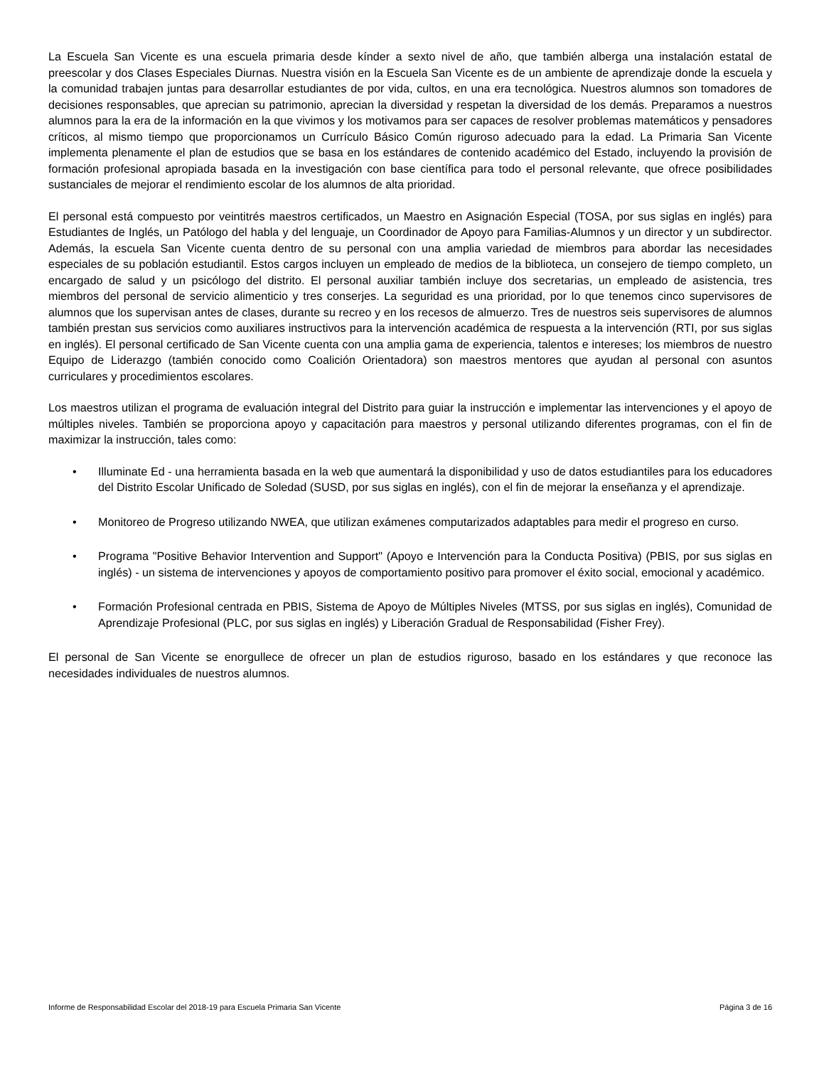La Escuela San Vicente es una escuela primaria desde kínder a sexto nivel de año, que también alberga una instalación estatal de preescolar y dos Clases Especiales Diurnas. Nuestra visión en la Escuela San Vicente es de un ambiente de aprendizaje donde la escuela y la comunidad trabajen juntas para desarrollar estudiantes de por vida, cultos, en una era tecnológica. Nuestros alumnos son tomadores de decisiones responsables, que aprecian su patrimonio, aprecian la diversidad y respetan la diversidad de los demás. Preparamos a nuestros alumnos para la era de la información en la que vivimos y los motivamos para ser capaces de resolver problemas matemáticos y pensadores críticos, al mismo tiempo que proporcionamos un Currículo Básico Común riguroso adecuado para la edad. La Primaria San Vicente implementa plenamente el plan de estudios que se basa en los estándares de contenido académico del Estado, incluyendo la provisión de formación profesional apropiada basada en la investigación con base científica para todo el personal relevante, que ofrece posibilidades sustanciales de mejorar el rendimiento escolar de los alumnos de alta prioridad.
El personal está compuesto por veintitrés maestros certificados, un Maestro en Asignación Especial (TOSA, por sus siglas en inglés) para Estudiantes de Inglés, un Patólogo del habla y del lenguaje, un Coordinador de Apoyo para Familias-Alumnos y un director y un subdirector. Además, la escuela San Vicente cuenta dentro de su personal con una amplia variedad de miembros para abordar las necesidades especiales de su población estudiantil. Estos cargos incluyen un empleado de medios de la biblioteca, un consejero de tiempo completo, un encargado de salud y un psicólogo del distrito. El personal auxiliar también incluye dos secretarias, un empleado de asistencia, tres miembros del personal de servicio alimenticio y tres conserjes. La seguridad es una prioridad, por lo que tenemos cinco supervisores de alumnos que los supervisan antes de clases, durante su recreo y en los recesos de almuerzo. Tres de nuestros seis supervisores de alumnos también prestan sus servicios como auxiliares instructivos para la intervención académica de respuesta a la intervención (RTI, por sus siglas en inglés). El personal certificado de San Vicente cuenta con una amplia gama de experiencia, talentos e intereses; los miembros de nuestro Equipo de Liderazgo (también conocido como Coalición Orientadora) son maestros mentores que ayudan al personal con asuntos curriculares y procedimientos escolares.
Los maestros utilizan el programa de evaluación integral del Distrito para guiar la instrucción e implementar las intervenciones y el apoyo de múltiples niveles. También se proporciona apoyo y capacitación para maestros y personal utilizando diferentes programas, con el fin de maximizar la instrucción, tales como:
• Illuminate Ed - una herramienta basada en la web que aumentará la disponibilidad y uso de datos estudiantiles para los educadores del Distrito Escolar Unificado de Soledad (SUSD, por sus siglas en inglés), con el fin de mejorar la enseñanza y el aprendizaje.
• Monitoreo de Progreso utilizando NWEA, que utilizan exámenes computarizados adaptables para medir el progreso en curso.
• Programa "Positive Behavior Intervention and Support" (Apoyo e Intervención para la Conducta Positiva) (PBIS, por sus siglas en inglés) - un sistema de intervenciones y apoyos de comportamiento positivo para promover el éxito social, emocional y académico.
• Formación Profesional centrada en PBIS, Sistema de Apoyo de Múltiples Niveles (MTSS, por sus siglas en inglés), Comunidad de Aprendizaje Profesional (PLC, por sus siglas en inglés) y Liberación Gradual de Responsabilidad (Fisher Frey).
El personal de San Vicente se enorgullece de ofrecer un plan de estudios riguroso, basado en los estándares y que reconoce las necesidades individuales de nuestros alumnos.
Informe de Responsabilidad Escolar del 2018-19 para Escuela Primaria San Vicente Página 3 de 16